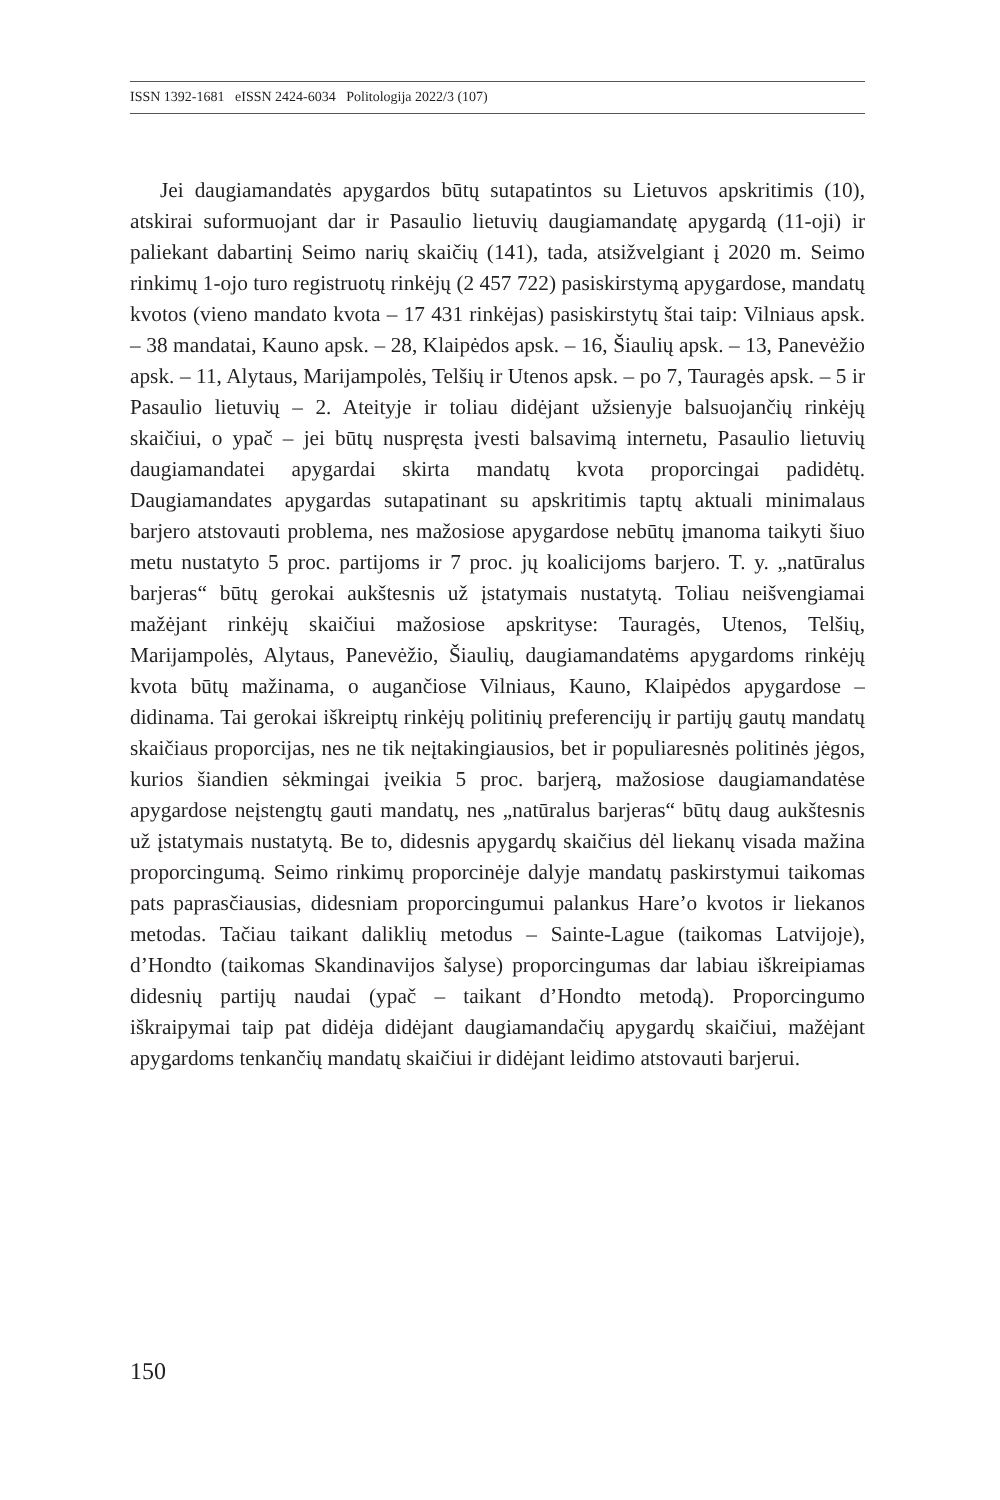ISSN 1392-1681 eISSN 2424-6034 Politologija 2022/3 (107)
Jei daugiamandatės apygardos būtų sutapatintos su Lietuvos apskritimis (10), atskirai suformuojant dar ir Pasaulio lietuvių daugiamandatę apygardą (11-oji) ir paliekant dabartinį Seimo narių skaičių (141), tada, atsižvelgiant į 2020 m. Seimo rinkimų 1-ojo turo registruotų rinkėjų (2 457 722) pasiskirstymą apygardose, mandatų kvotos (vieno mandato kvota – 17 431 rinkėjas) pasiskirstytų štai taip: Vilniaus apsk. – 38 mandatai, Kauno apsk. – 28, Klaipėdos apsk. – 16, Šiaulių apsk. – 13, Panevėžio apsk. – 11, Alytaus, Marijampolės, Telšių ir Utenos apsk. – po 7, Tauragės apsk. – 5 ir Pasaulio lietuvių – 2. Ateityje ir toliau didėjant užsienyje balsuojančių rinkėjų skaičiui, o ypač – jei būtų nuspręsta įvesti balsavimą internetu, Pasaulio lietuvių daugiamandatei apygardai skirta mandatų kvota proporcingai padidėtų. Daugiamandates apygardas sutapatinant su apskritimis taptų aktuali minimalaus barjero atstovauti problema, nes mažosiose apygardose nebūtų įmanoma taikyti šiuo metu nustatyto 5 proc. partijoms ir 7 proc. jų koalicijoms barjero. T. y. „natūralus barjeras“ būtų gerokai aukštesnis už įstatymais nustatytą. Toliau neišvengiamai mažėjant rinkėjų skaičiui mažosiose apskrityse: Tauragės, Utenos, Telšių, Marijampolės, Alytaus, Panevėžio, Šiaulių, daugiamandatėms apygardoms rinkėjų kvota būtų mažinama, o augančiose Vilniaus, Kauno, Klaipėdos apygardose – didinama. Tai gerokai iškreiptų rinkėjų politinių preferencijų ir partijų gautų mandatų skaičiaus proporcijas, nes ne tik neįtakingiausios, bet ir populiaresnės politinės jėgos, kurios šiandien sėkmingai įveikia 5 proc. barjerą, mažosiose daugiamandatėse apygardose neįstengtų gauti mandatų, nes „natūralus barjeras“ būtų daug aukštesnis už įstatymais nustatytą. Be to, didesnis apygardų skaičius dėl liekanų visada mažina proporcingumą. Seimo rinkimų proporcinėje dalyje mandatų paskirstymui taikomas pats paprasčiausias, didesniam proporcingumui palankus Hare’o kvotos ir liekanos metodas. Tačiau taikant daliklių metodus – Sainte-Lague (taikomas Latvijoje), d’Hondto (taikomas Skandinavijos šalyse) proporcingumas dar labiau iškreipiamas didesnių partijų naudai (ypač – taikant d’Hondto metodą). Proporcingumo iškraipymai taip pat didėja didėjant daugiamandačių apygardų skaičiui, mažėjant apygardoms tenkančių mandatų skaičiui ir didėjant leidimo atstovauti barjerui.
150